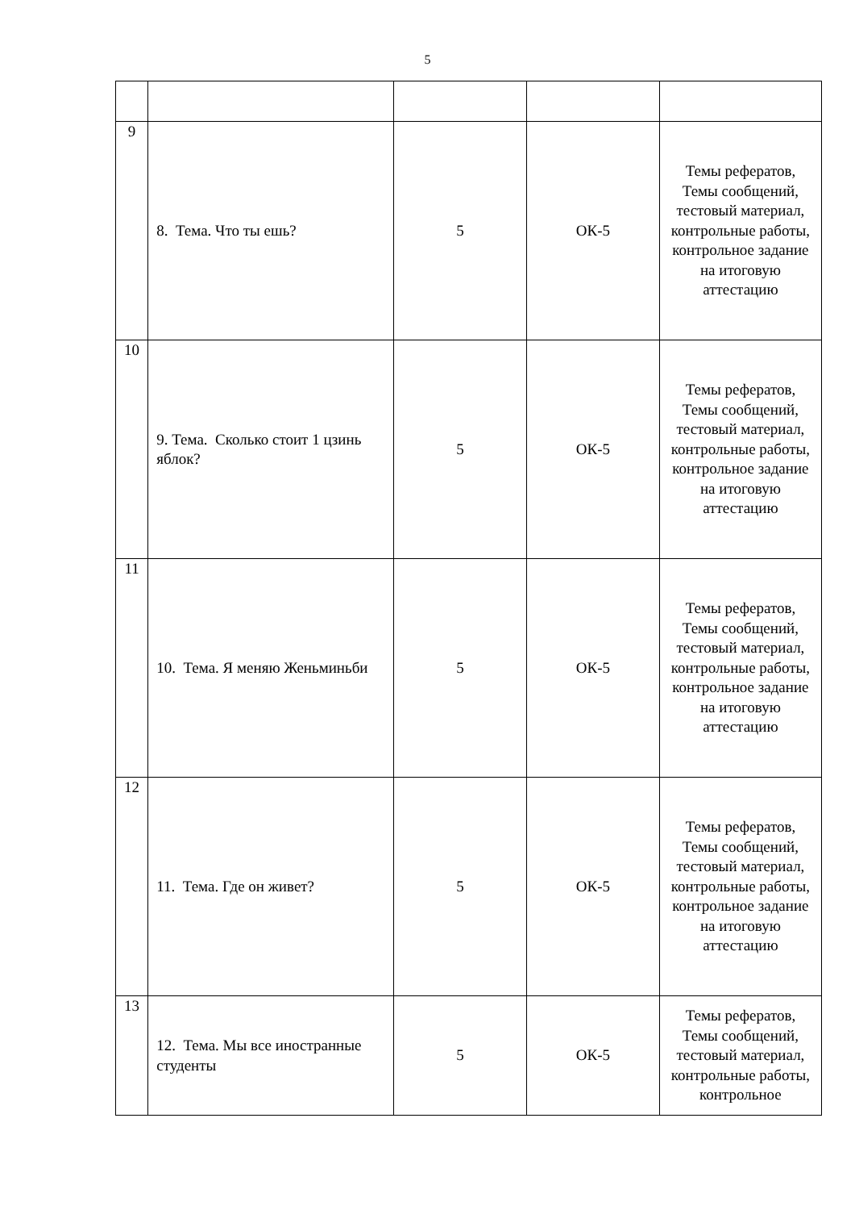5
| 9 | 8. Тема. Что ты ешь? | 5 | ОК-5 | Темы рефератов, Темы сообщений, тестовый материал, контрольные работы, контрольное задание на итоговую аттестацию |
| 10 | 9. Тема. Сколько стоит 1 цзинь яблок? | 5 | ОК-5 | Темы рефератов, Темы сообщений, тестовый материал, контрольные работы, контрольное задание на итоговую аттестацию |
| 11 | 10. Тема. Я меняю Женьминьби | 5 | ОК-5 | Темы рефератов, Темы сообщений, тестовый материал, контрольные работы, контрольное задание на итоговую аттестацию |
| 12 | 11. Тема. Где он живет? | 5 | ОК-5 | Темы рефератов, Темы сообщений, тестовый материал, контрольные работы, контрольное задание на итоговую аттестацию |
| 13 | 12. Тема. Мы все иностранные студенты | 5 | ОК-5 | Темы рефератов, Темы сообщений, тестовый материал, контрольные работы, контрольное |